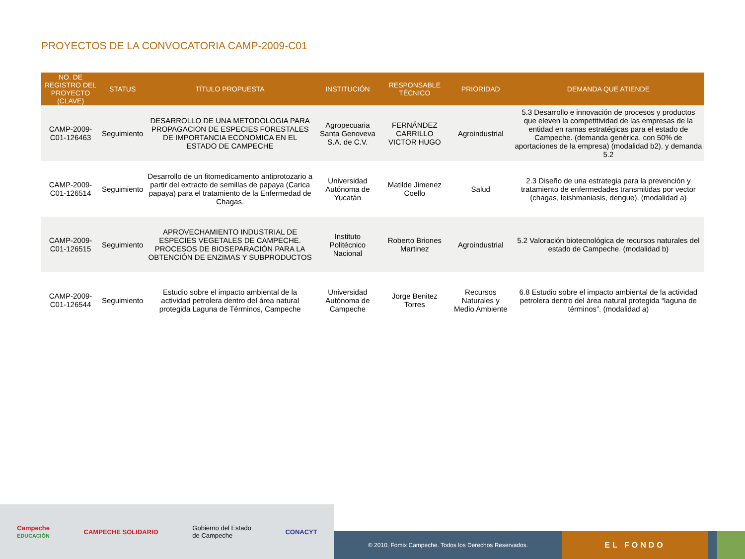PROYECTOS DE LA CONVOCATORIA CAMP-2009-C01
| NO. DE REGISTRO DEL PROYECTO (CLAVE) | STATUS | TÍTULO PROPUESTA | INSTITUCIÓN | RESPONSABLE TÉCNICO | PRIORIDAD | DEMANDA QUE ATIENDE |
| --- | --- | --- | --- | --- | --- | --- |
| CAMP-2009-C01-126463 | Seguimiento | DESARROLLO DE UNA METODOLOGIA PARA PROPAGACION DE ESPECIES FORESTALES DE IMPORTANCIA ECONOMICA EN EL ESTADO DE CAMPECHE | Agropecuaria Santa Genoveva S.A. de C.V. | FERNÁNDEZ CARRILLO VICTOR HUGO | Agroindustrial | 5.3 Desarrollo e innovación de procesos y productos que eleven la competitividad de las empresas de la entidad en ramas estratégicas para el estado de Campeche. (demanda genérica, con 50% de aportaciones de la empresa) (modalidad b2). y demanda 5.2 |
| CAMP-2009-C01-126514 | Seguimiento | Desarrollo de un fitomedicamento antiprotozario a partir del extracto de semillas de papaya (Carica papaya) para el tratamiento de la Enfermedad de Chagas. | Universidad Autónoma de Yucatán | Matilde Jimenez Coello | Salud | 2.3 Diseño de una estrategia para la prevención y tratamiento de enfermedades transmitidas por vector (chagas, leishmaniasis, dengue). (modalidad a) |
| CAMP-2009-C01-126515 | Seguimiento | APROVECHAMIENTO INDUSTRIAL DE ESPECIES VEGETALES DE CAMPECHE. PROCESOS DE BIOSEPARACIÓN PARA LA OBTENCIÓN DE ENZIMAS Y SUBPRODUCTOS | Instituto Politécnico Nacional | Roberto Briones Martinez | Agroindustrial | 5.2 Valoración biotecnológica de recursos naturales del estado de Campeche. (modalidad b) |
| CAMP-2009-C01-126544 | Seguimiento | Estudio sobre el impacto ambiental de la actividad petrolera dentro del área natural protegida Laguna de Términos, Campeche | Universidad Autónoma de Campeche | Jorge Benitez Torres | Recursos Naturales y Medio Ambiente | 6.8 Estudio sobre el impacto ambiental de la actividad petrolera dentro del área natural protegida “laguna de términos”. (modalidad a) |
Campeche
EDUCACIÓN CAMPECHE SOLIDARIO Gobierno del Estado
de Campeche CONACYT
© 2010, Fomix Campeche. Todos los Derechos Reservados.
EL FONDO